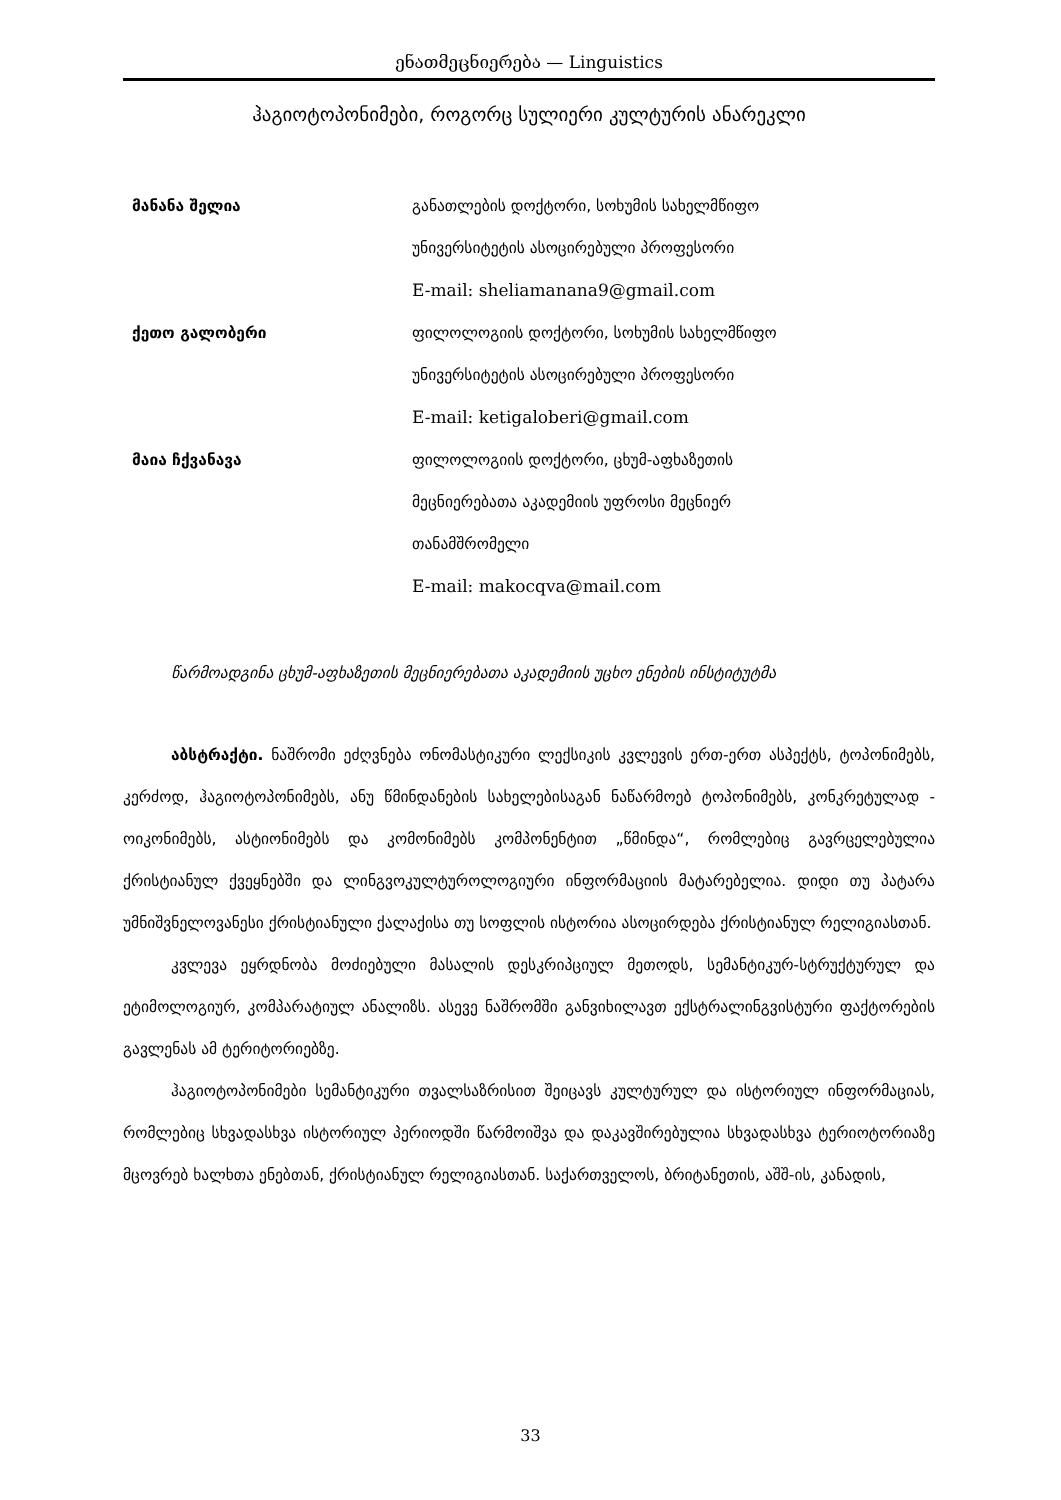ენათმეცნიერება — Linguistics
ჰაგიოტოპონიმები, როგორც სულიერი კულტურის ანარეკლი
| მანანა შელია | განათლების დოქტორი, სოხუმის სახელმწიფო უნივერსიტეტის ასოცირებული პროფესორი E-mail: sheliamanana9@gmail.com |
| ქეთო გალობერი | ფილოლოგიის დოქტორი, სოხუმის სახელმწიფო უნივერსიტეტის ასოცირებული პროფესორი E-mail: ketigaloberi@gmail.com |
| მაია ჩქვანავა | ფილოლოგიის დოქტორი, ცხუმ-აფხაზეთის მეცნიერებათა აკადემიის უფროსი მეცნიერ თანამშრომელი E-mail: makocqva@mail.com |
წარმოადგინა ცხუმ-აფხაზეთის მეცნიერებათა აკადემიის უცხო ენების ინსტიტუტმა
აბსტრაქტი. ნაშრომი ეძღვნება ონომასტიკური ლექსიკის კვლევის ერთ-ერთ ასპექტს, ტოპონიმებს, კერძოდ, ჰაგიოტოპონიმებს, ანუ წმინდანების სახელებისაგან ნაწარმოებ ტოპონიმებს, კონკრეტულად - ოიკონიმებს, ასტიონიმებს და კომონიმებს კომპონენტით „წმინდა“, რომლებიც გავრცელებულია ქრისტიანულ ქვეყნებში და ლინგვოკულტუროლოგიური ინფორმაციის მატარებელია. დიდი თუ პატარა უმნიშვნელოვანესი ქრისტიანული ქალაქისა თუ სოფლის ისტორია ასოცირდება ქრისტიანულ რელიგიასთან.
კვლევა ეყრდნობა მოძიებული მასალის დესკრიპციულ მეთოდს, სემანტიკურ-სტრუქტურულ და ეტიმოლოგიურ, კომპარატიულ ანალიზს. ასევე ნაშრომში განვიხილავთ ექსტრალინგვისტური ფაქტორების გავლენას ამ ტერიტორიებზე.
ჰაგიოტოპონიმები სემანტიკური თვალსაზრისით შეიცავს კულტურულ და ისტორიულ ინფორმაციას, რომლებიც სხვადასხვა ისტორიულ პერიოდში წარმოიშვა და დაკავშირებულია სხვადასხვა ტერიოტორიაზე მცოვრებ ხალხთა ენებთან, ქრისტიანულ რელიგიასთან. საქართველოს, ბრიტანეთის, აშშ-ის, კანადის,
33